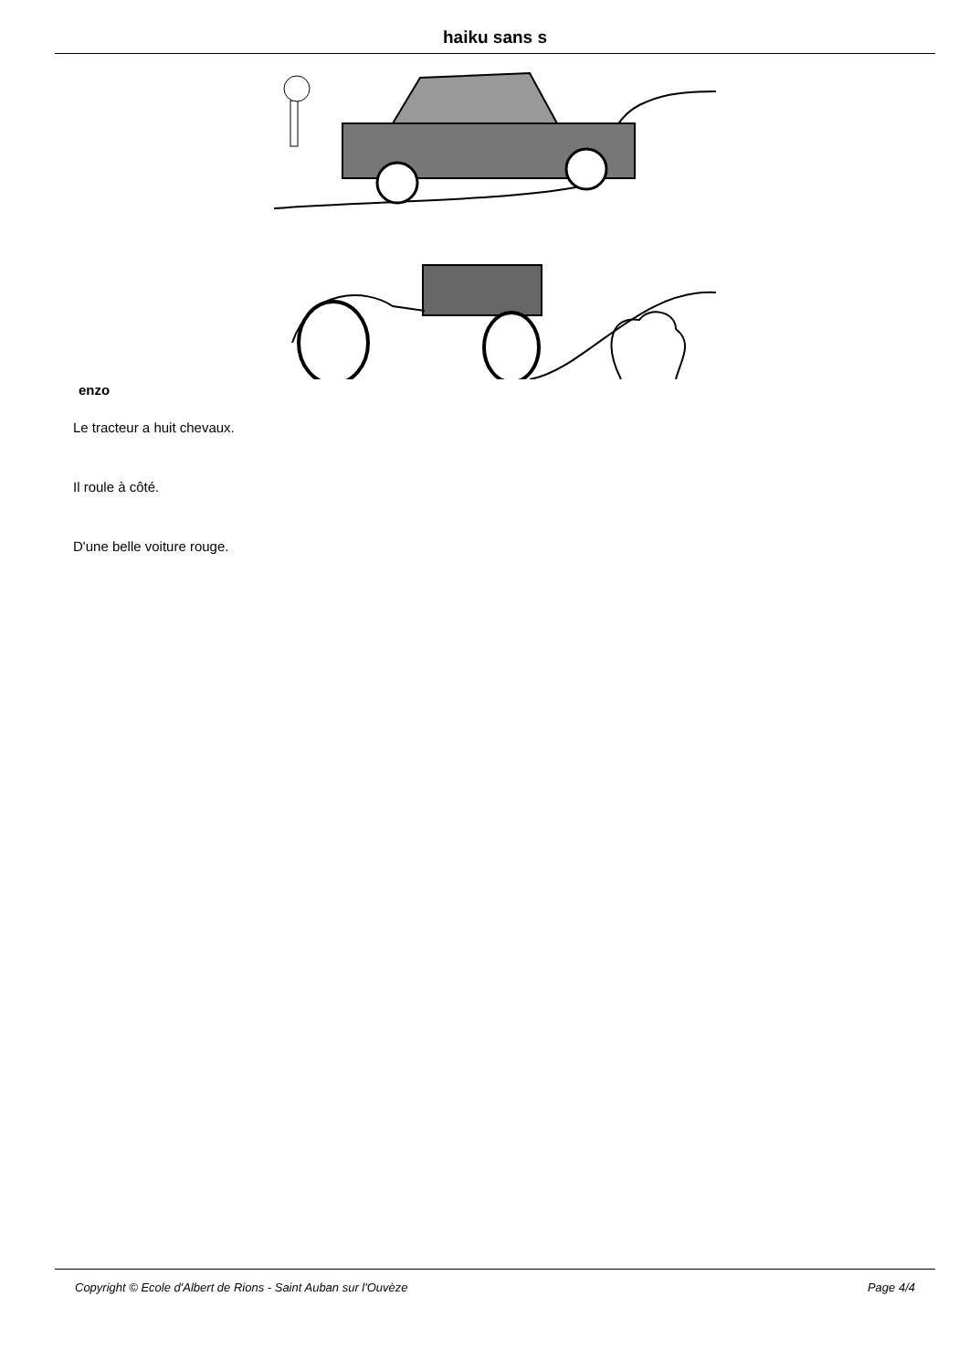haiku sans s
enzo
Le tracteur a huit chevaux.
Il roule à côté.
D'une belle voiture rouge.
Copyright © Ecole d'Albert de Rions - Saint Auban sur l'Ouvèze Page 4/4